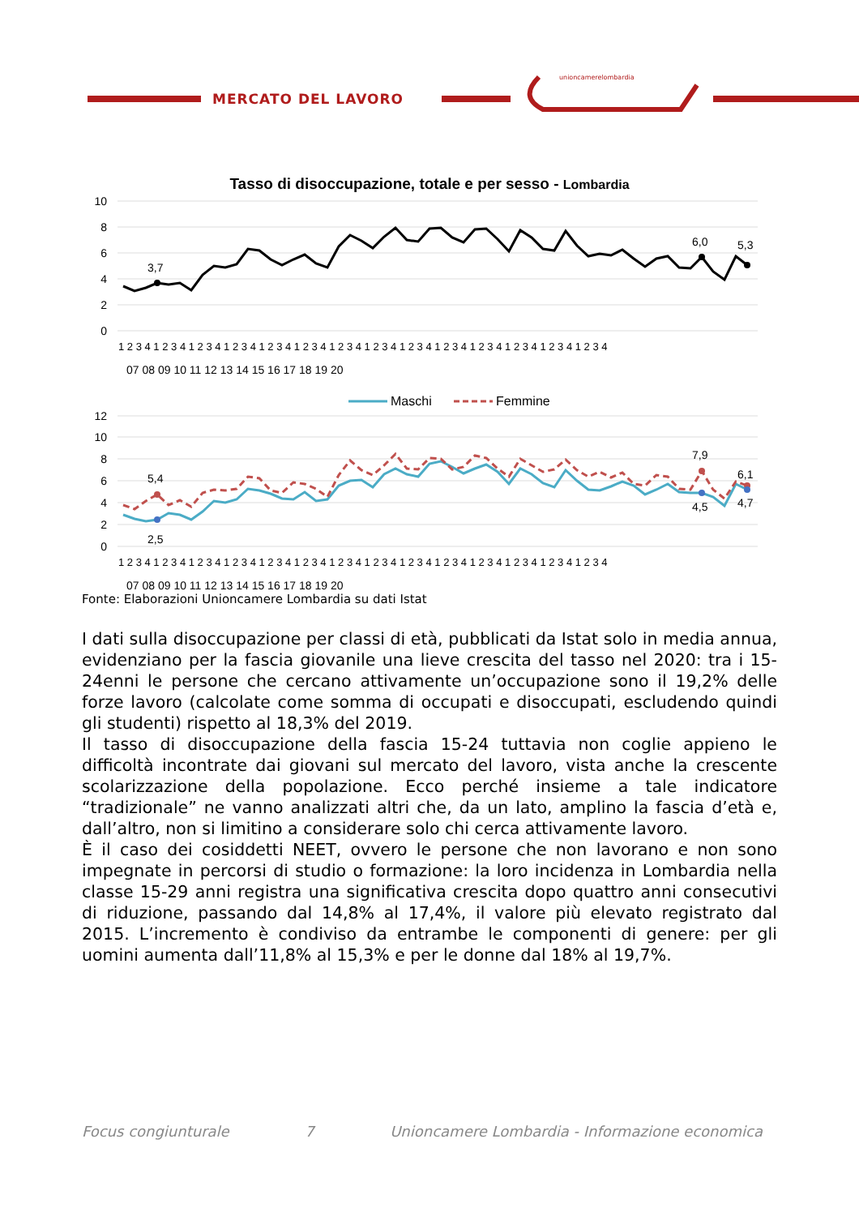unioncamerelombardia
MERCATO DEL LAVORO
Tasso di disoccupazione, totale e per sesso - Lombardia
10
8
6
4
2
0
3,7
6,0
5,3
1 2 3 4 1 2 3 4 1 2 3 4 1 2 3 4 1 2 3 4 1 2 3 4 1 2 3 4 1 2 3 4 1 2 3 4 1 2 3 4 1 2 3 4 1 2 3 4 1 2 3 4 1 2 3 4
07 08 09 10 11 12 13 14 15 16 17 18 19 20
Maschi
Femmine
12
10
8
6
4
2
0
5,4
2,5
7,9
4,5
6,1
4,7
1 2 3 4 1 2 3 4 1 2 3 4 1 2 3 4 1 2 3 4 1 2 3 4 1 2 3 4 1 2 3 4 1 2 3 4 1 2 3 4 1 2 3 4 1 2 3 4 1 2 3 4 1 2 3 4
07 08 09 10 11 12 13 14 15 16 17 18 19 20
Fonte: Elaborazioni Unioncamere Lombardia su dati Istat
I dati sulla disoccupazione per classi di età, pubblicati da Istat solo in media annua, evidenziano per la fascia giovanile una lieve crescita del tasso nel 2020: tra i 15-24enni le persone che cercano attivamente un’occupazione sono il 19,2% delle forze lavoro (calcolate come somma di occupati e disoccupati, escludendo quindi gli studenti) rispetto al 18,3% del 2019.
Il tasso di disoccupazione della fascia 15-24 tuttavia non coglie appieno le difficoltà incontrate dai giovani sul mercato del lavoro, vista anche la crescente scolarizzazione della popolazione. Ecco perché insieme a tale indicatore “tradizionale” ne vanno analizzati altri che, da un lato, amplino la fascia d’età e, dall’altro, non si limitino a considerare solo chi cerca attivamente lavoro.
È il caso dei cosiddetti NEET, ovvero le persone che non lavorano e non sono impegnate in percorsi di studio o formazione: la loro incidenza in Lombardia nella classe 15-29 anni registra una significativa crescita dopo quattro anni consecutivi di riduzione, passando dal 14,8% al 17,4%, il valore più elevato registrato dal 2015. L’incremento è condiviso da entrambe le componenti di genere: per gli uomini aumenta dall’11,8% al 15,3% e per le donne dal 18% al 19,7%.
Focus congiunturale 7 Unioncamere Lombardia - Informazione economica